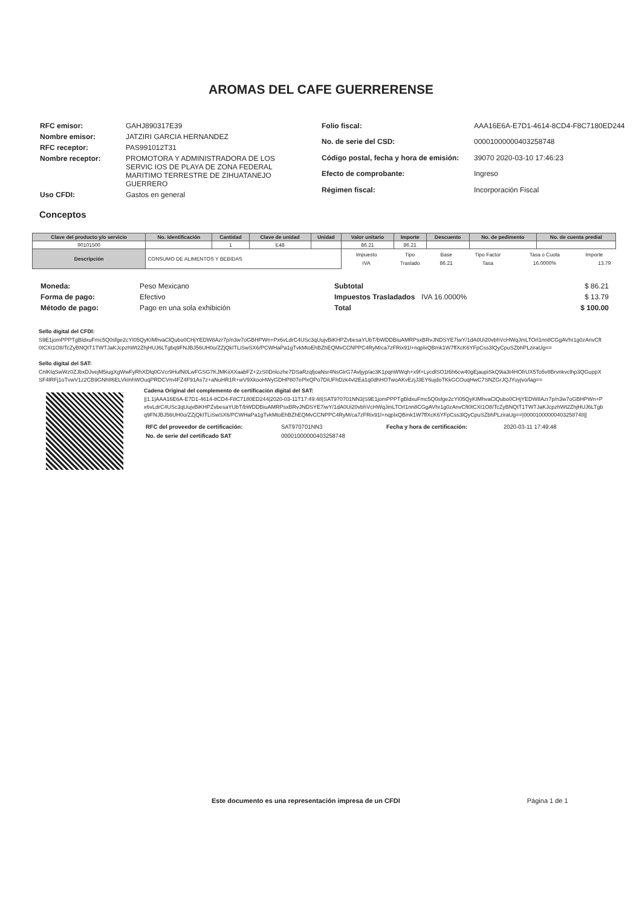AROMAS DEL CAFE GUERRERENSE
| RFC emisor: | GAHJ890317E39 |
| Nombre emisor: | JATZIRI GARCIA HERNANDEZ |
| RFC receptor: | PAS991012T31 |
| Nombre receptor: | PROMOTORA Y ADMINISTRADORA DE LOS SERVIC IOS DE PLAYA DE ZONA FEDERAL MARITIMO TERRESTRE DE ZIHUATANEJO GUERRERO |
| Uso CFDI: | Gastos en general |
| Folio fiscal: | AAA16E6A-E7D1-4614-8CD4-F8C7180ED244 |
| No. de serie del CSD: | 00001000000403258748 |
| Código postal, fecha y hora de emisión: | 39070 2020-03-10 17:46:23 |
| Efecto de comprobante: | Ingreso |
| Régimen fiscal: | Incorporación Fiscal |
Conceptos
| Clave del producto y/o servicio | No. identificación | Cantidad | Clave de unidad | Unidad | Valor unitario | Importe | Descuento | No. de pedimento | No. de cuenta predial |
| --- | --- | --- | --- | --- | --- | --- | --- | --- | --- |
| 90101500 | | 1 | E48 | | 86.21 | 86.21 | | | |
| Descripción | CONSUMO DE ALIMENTOS Y BEBIDAS | | | | / Impuesto / Tipo / Base / Tipo Factor / Tasa o Cuota / Importe / / IVA / Traslado / 86.21 / Tasa / 16.0000% / 13.79 / | | | | |
| Moneda: | Peso Mexicano |
| Forma de pago: | Efectivo |
| Método de pago: | Pago en una sola exhibición |
| Subtotal | | $ 86.21 |
| Impuestos Trasladados | IVA 16.0000% | $ 13.79 |
| Total | | $ 100.00 |
Sello digital del CFDI:
S9E1jomPPPTgBldxuFmc5Q0sfge2cYI05QyKIMhvaClQubo0CHjYEDW8Azr7p/n3w7oGBHPWn+Px6vLdrC4USc3qUujvBiKHPZvbesaYUbT/bWDDBiuAMRPsxBRvJNDSYE7iwY/1dA0Ui20vbhVcHWqJmLTOrl1nn8CGgAVhr1g0zAnvCft0tCXt1O8/TcZyBNQtT1TWTJaKJcpzhWt2ZhjHUJ6LTgbq9FNJBJ56UH0o/ZZjQkITLiSwSX6/PCWHaPa1gTvkMtoEhBZhEQMvCCNPPC4RyM/ca7zFRix91l+nqplxQBmk1W7ffXcK6YFpCss3lQyCpuSZbhPLziraUg==
Sello digital del SAT:
CnlKlqSwWz0ZJbxDJvejM5iugXgWwFyRhXDlq0GVcr9HufN0LwFGSG7KJMKiiXXaabFZ+2zS0Dnlozhe7DSaRzqfjoaNsr4NsGlrG7Avljyp/ac3K1pqnWWqh+x9f+LycdlSO1t6h6cw40gEjaupiSkQ9ia3t4HOfrUX5To5v8Brvnkvclhp3QGuppXSF4lRFj1oTvwV1z2CB9GNh86ELVkInhWOuqPRDCVm4FZ4F91As7z+aNuHR1R+wV9XkooHWyGDHP807ePlxQPo7DiUFhDzk4vl2Ea1q0dhHOTwoAKvEzjJ3EY6ujdoTKkGCOuqHwC7SNZGrJQJYuyjvo/lag==
Cadena Original del complemento de certificación digital del SAT:
||1.1|AAA16E6A-E7D1-4614-8CD4-F8C7180ED244|2020-03-11T17:49:48|SAT970701NN3|S9E1jomPPPTgBldxuFmc5Q0sfge2cYI05QyKIMhvaClQubo0CHjYEDW8Azr7p/n3w7oGBHPWn+Px6vLdrC4USc3qUujvBiKHPZvbesaYUbT/bWDDBiuAMRPsxBRvJNDSYE7iwY/1dA0Ui20vbhVcHWqJmLTOrl1nn8CGgAVhr1g0zAnvCft0tCXt1O8/TcZyBNQtT1TWTJaKJcpzhWt2ZhjHUJ6LTgbq9FNJBJ56UH0o/ZZjQkITLiSwSX6/PCWHaPa1gTvkMtoEhBZhEQMvCCNPPC4RyM/ca7zFRix91l+nqplxQBmk1W7ffXcK6YFpCss3lQyCpuSZbhPLziraUg==|00001000000403258748||
| RFC del proveedor de certificación: | SAT970701NN3 | Fecha y hora de certificación: | 2020-03-11 17:49:48 |
| No. de serie del certificado SAT | 00001000000403258748 | | |
Este documento es una representación impresa de un CFDI Página 1 de 1